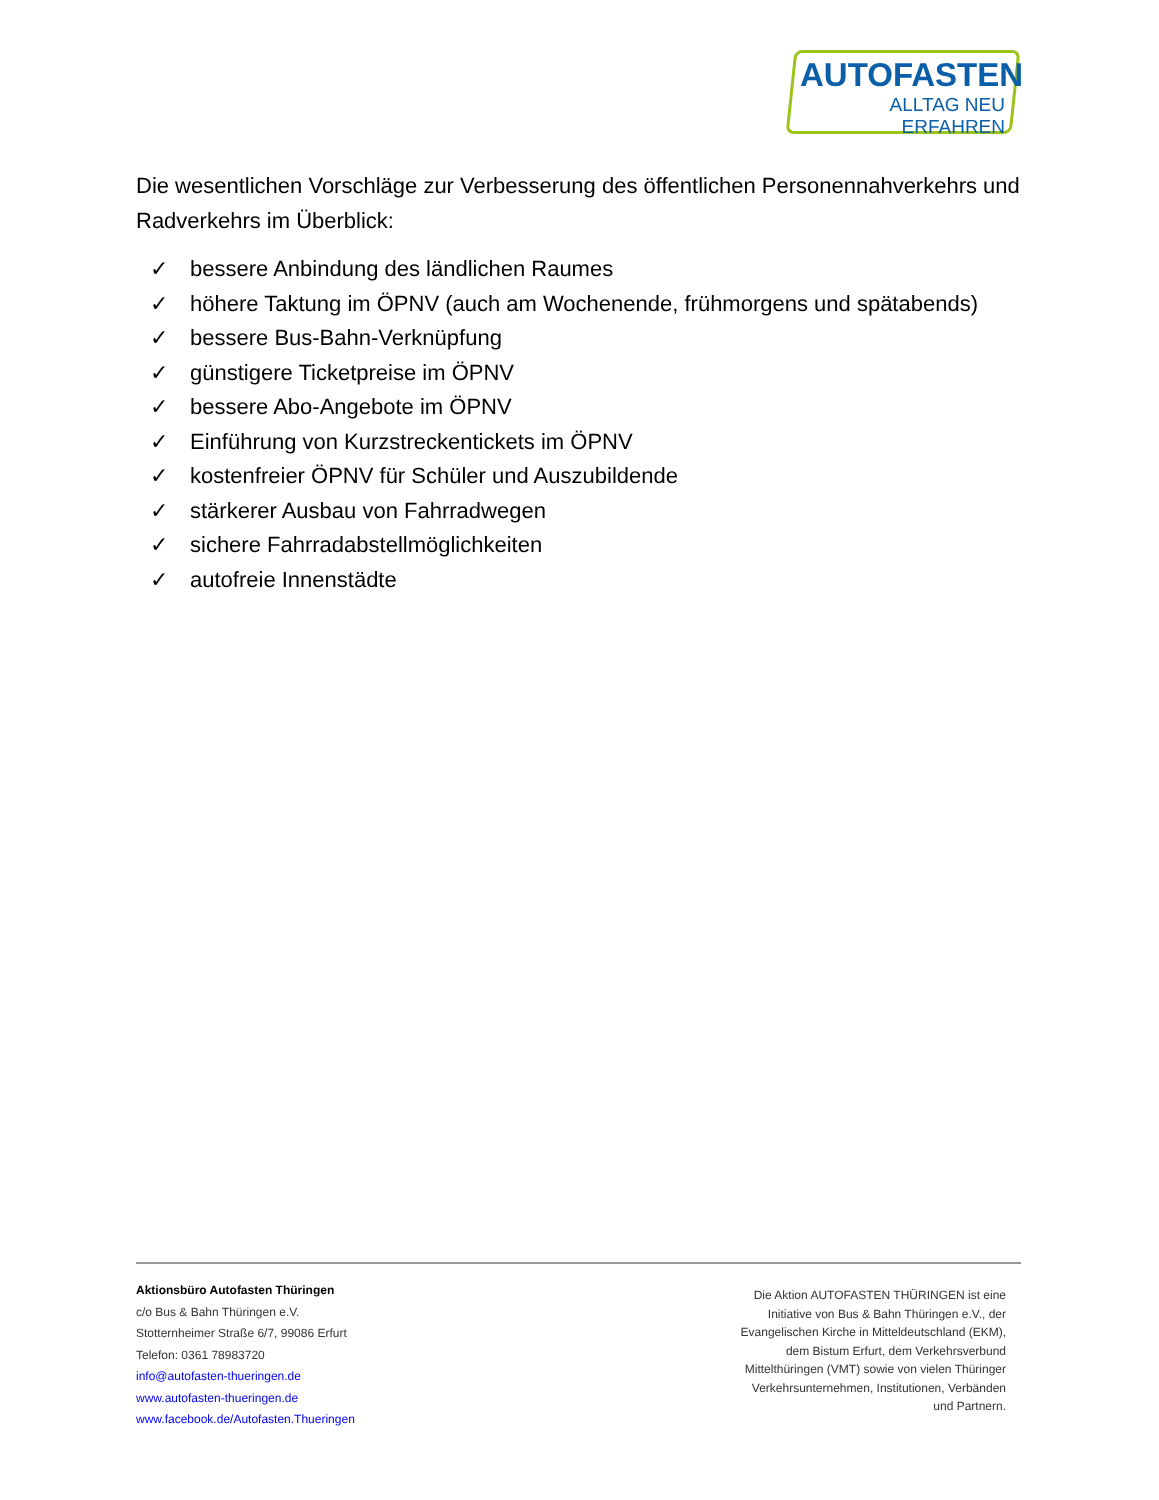AUTOFASTEN
ALLTAG NEU ERFAHREN
Die wesentlichen Vorschläge zur Verbesserung des öffentlichen Personennahverkehrs und Radverkehrs im Überblick:
✓ bessere Anbindung des ländlichen Raumes
✓ höhere Taktung im ÖPNV (auch am Wochenende, frühmorgens und spätabends)
✓ bessere Bus-Bahn-Verknüpfung
✓ günstigere Ticketpreise im ÖPNV
✓ bessere Abo-Angebote im ÖPNV
✓ Einführung von Kurzstreckentickets im ÖPNV
✓ kostenfreier ÖPNV für Schüler und Auszubildende
✓ stärkerer Ausbau von Fahrradwegen
✓ sichere Fahrradabstellmöglichkeiten
✓ autofreie Innenstädte
Aktionsbüro Autofasten Thüringen
c/o Bus & Bahn Thüringen e.V.
Stotternheimer Straße 6/7, 99086 Erfurt
Telefon: 0361 78983720
info@autofasten-thueringen.de
www.autofasten-thueringen.de
www.facebook.de/Autofasten.Thueringen
Die Aktion AUTOFASTEN THÜRINGEN ist eine Initiative von Bus & Bahn Thüringen e.V., der Evangelischen Kirche in Mitteldeutschland (EKM), dem Bistum Erfurt, dem Verkehrsverbund Mittelthüringen (VMT) sowie von vielen Thüringer Verkehrsunternehmen, Institutionen, Verbänden und Partnern.